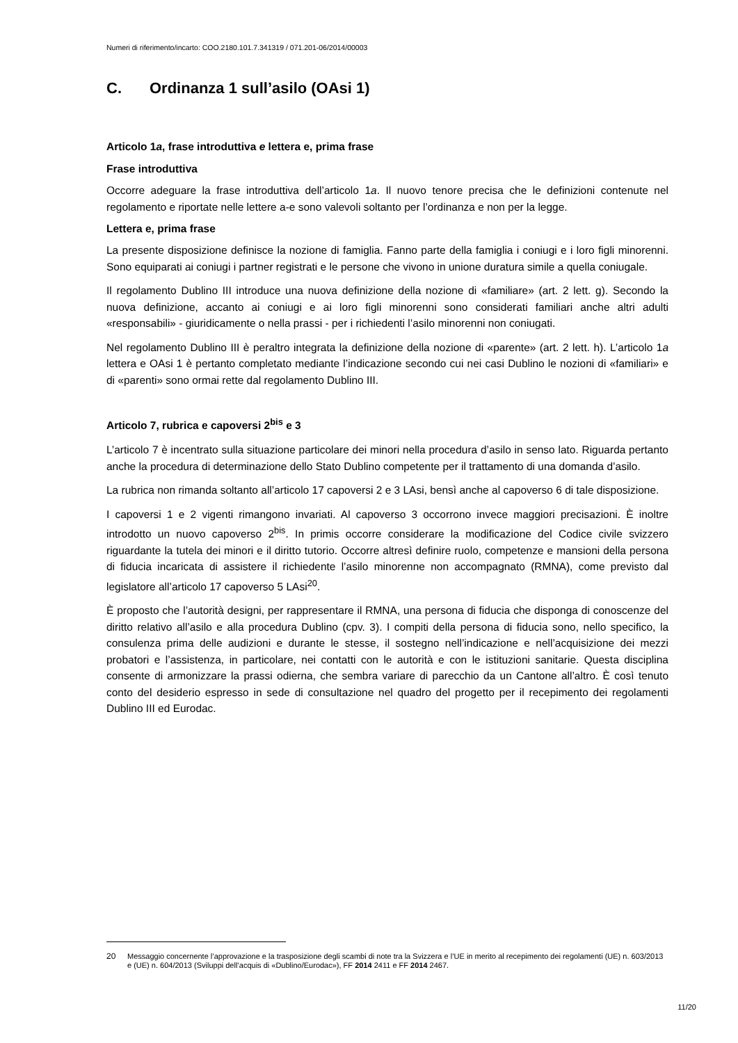Numeri di riferimento/incarto: COO.2180.101.7.341319 / 071.201-06/2014/00003
C. Ordinanza 1 sull’asilo (OAsi 1)
Articolo 1a, frase introduttiva e lettera e, prima frase
Frase introduttiva
Occorre adeguare la frase introduttiva dell’articolo 1a. Il nuovo tenore precisa che le definizioni contenute nel regolamento e riportate nelle lettere a-e sono valevoli soltanto per l’ordinanza e non per la legge.
Lettera e, prima frase
La presente disposizione definisce la nozione di famiglia. Fanno parte della famiglia i coniugi e i loro figli minorenni. Sono equiparati ai coniugi i partner registrati e le persone che vivono in unione duratura simile a quella coniugale.
Il regolamento Dublino III introduce una nuova definizione della nozione di «familiare» (art. 2 lett. g). Secondo la nuova definizione, accanto ai coniugi e ai loro figli minorenni sono considerati familiari anche altri adulti «responsabili» - giuridicamente o nella prassi - per i richiedenti l’asilo minorenni non coniugati.
Nel regolamento Dublino III è peraltro integrata la definizione della nozione di «parente» (art. 2 lett. h). L’articolo 1a lettera e OAsi 1 è pertanto completato mediante l’indicazione secondo cui nei casi Dublino le nozioni di «familiari» e di «parenti» sono ormai rette dal regolamento Dublino III.
Articolo 7, rubrica e capoversi 2<sup>bis</sup> e 3
L’articolo 7 è incentrato sulla situazione particolare dei minori nella procedura d’asilo in senso lato. Riguarda pertanto anche la procedura di determinazione dello Stato Dublino competente per il trattamento di una domanda d’asilo.
La rubrica non rimanda soltanto all’articolo 17 capoversi 2 e 3 LAsi, bensì anche al capoverso 6 di tale disposizione.
I capoversi 1 e 2 vigenti rimangono invariati. Al capoverso 3 occorrono invece maggiori precisazioni. È inoltre introdotto un nuovo capoverso 2<sup>bis</sup>. In primis occorre considerare la modificazione del Codice civile svizzero riguardante la tutela dei minori e il diritto tutorio. Occorre altresì definire ruolo, competenze e mansioni della persona di fiducia incaricata di assistere il richiedente l’asilo minorenne non accompagnato (RMNA), come previsto dal legislatore all’articolo 17 capoverso 5 LAsi<sup>20</sup>.
È proposto che l’autorità designi, per rappresentare il RMNA, una persona di fiducia che disponga di conoscenze del diritto relativo all’asilo e alla procedura Dublino (cpv. 3). I compiti della persona di fiducia sono, nello specifico, la consulenza prima delle audizioni e durante le stesse, il sostegno nell’indicazione e nell’acquisizione dei mezzi probatori e l’assistenza, in particolare, nei contatti con le autorità e con le istituzioni sanitarie. Questa disciplina consente di armonizzare la prassi odierna, che sembra variare di parecchio da un Cantone all’altro. È così tenuto conto del desiderio espresso in sede di consultazione nel quadro del progetto per il recepimento dei regolamenti Dublino III ed Eurodac.
20 Messaggio concernente l’approvazione e la trasposizione degli scambi di note tra la Svizzera e l’UE in merito al recepimento dei regolamenti (UE) n. 603/2013 e (UE) n. 604/2013 (Sviluppi dell’acquis di «Dublino/Eurodac»), FF 2014 2411 e FF 2014 2467.
11/20